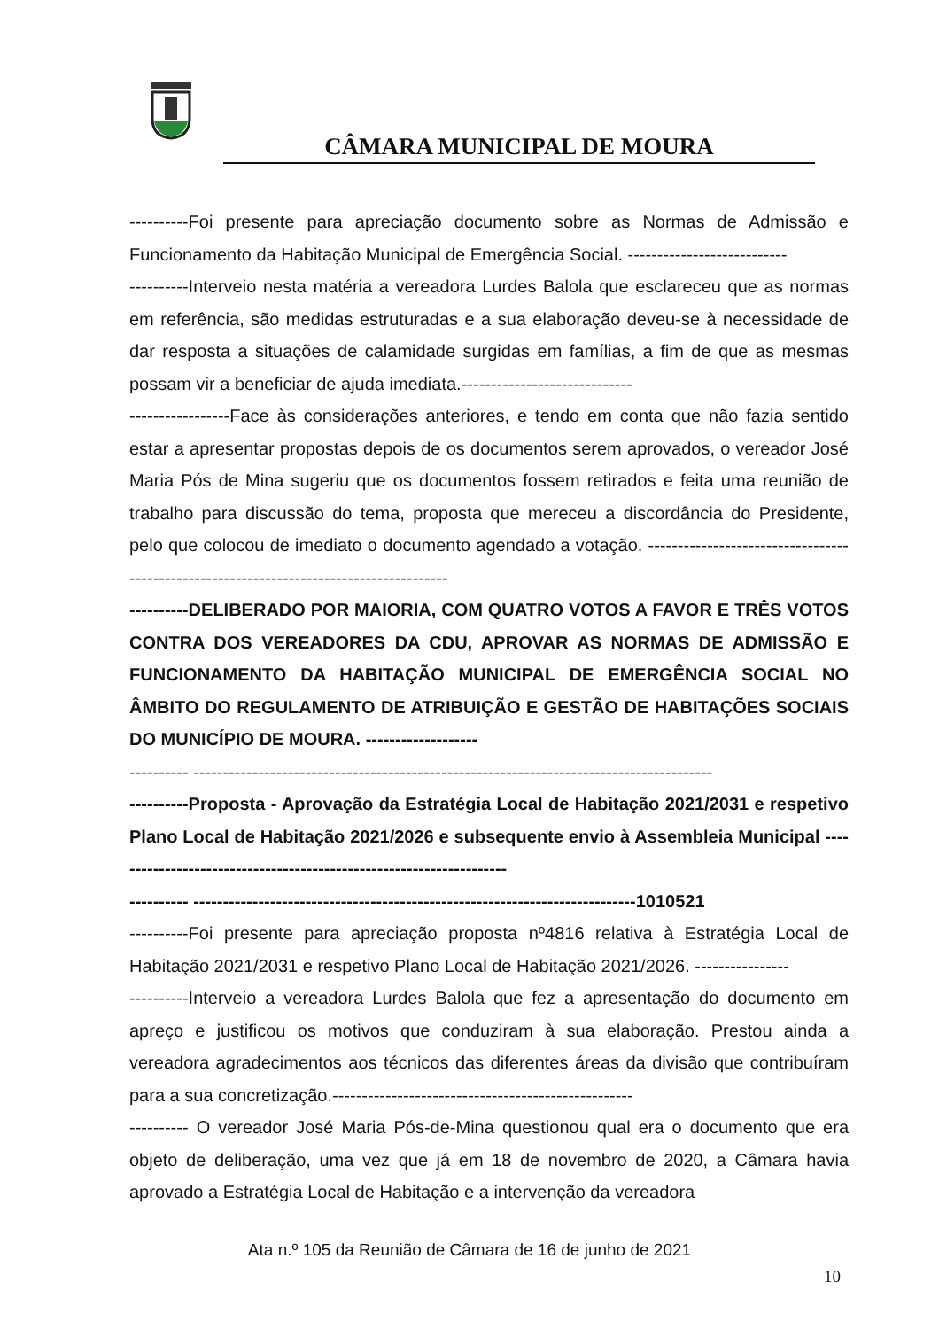CÂMARA MUNICIPAL DE MOURA
----------Foi presente para apreciação documento sobre as Normas de Admissão e Funcionamento da Habitação Municipal de Emergência Social. ---------------------------
----------Interveio nesta matéria a vereadora Lurdes Balola que esclareceu que as normas em referência, são medidas estruturadas e a sua elaboração deveu-se à necessidade de dar resposta a situações de calamidade surgidas em famílias, a fim de que as mesmas possam vir a beneficiar de ajuda imediata.-----------------------------
-----------------Face às considerações anteriores, e tendo em conta que não fazia sentido estar a apresentar propostas depois de os documentos serem aprovados, o vereador José Maria Pós de Mina sugeriu que os documentos fossem retirados e feita uma reunião de trabalho para discussão do tema, proposta que mereceu a discordância do Presidente, pelo que colocou de imediato o documento agendado a votação. ----------------------------------------------------------------------------------------
----------DELIBERADO POR MAIORIA, COM QUATRO VOTOS A FAVOR E TRÊS VOTOS CONTRA DOS VEREADORES DA CDU, APROVAR AS NORMAS DE ADMISSÃO E FUNCIONAMENTO DA HABITAÇÃO MUNICIPAL DE EMERGÊNCIA SOCIAL NO ÂMBITO DO REGULAMENTO DE ATRIBUIÇÃO E GESTÃO DE HABITAÇÕES SOCIAIS DO MUNICÍPIO DE MOURA. -------------------
---------- ----------------------------------------------------------------------------------------
----------Proposta - Aprovação da Estratégia Local de Habitação 2021/2031 e respetivo Plano Local de Habitação 2021/2026 e subsequente envio à Assembleia Municipal --------------------------------------------------------------------
---------- ---------------------------------------------------------------------------1010521
----------Foi presente para apreciação proposta nº4816 relativa à Estratégia Local de Habitação 2021/2031 e respetivo Plano Local de Habitação 2021/2026. ----------------
----------Interveio a vereadora Lurdes Balola que fez a apresentação do documento em apreço e justificou os motivos que conduziram à sua elaboração. Prestou ainda a vereadora agradecimentos aos técnicos das diferentes áreas da divisão que contribuíram para a sua concretização.---------------------------------------------------
---------- O vereador José Maria Pós-de-Mina questionou qual era o documento que era objeto de deliberação, uma vez que já em 18 de novembro de 2020, a Câmara havia aprovado a Estratégia Local de Habitação e a intervenção da vereadora
Ata n.º 105 da Reunião de Câmara de 16 de junho de 2021
10